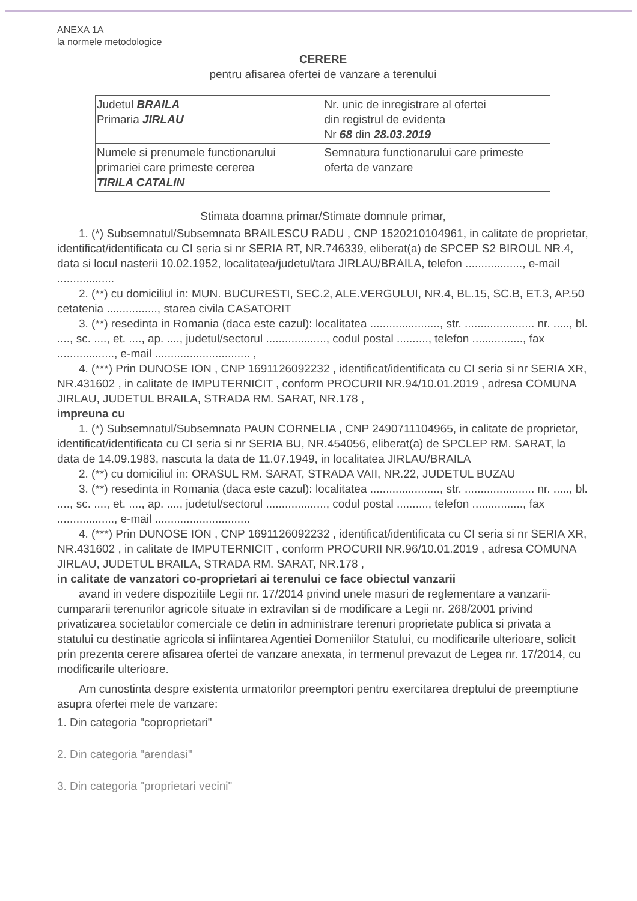ANEXA 1A
la normele metodologice
CERERE
pentru afisarea ofertei de vanzare a terenului
| Judetul BRAILA Primaria JIRLAU | Nr. unic de inregistrare al ofertei din registrul de evidenta Nr 68 din 28.03.2019 |
| Numele si prenumele functionarului primariei care primeste cererea TIRILA CATALIN | Semnatura functionarului care primeste oferta de vanzare |
Stimata doamna primar/Stimate domnule primar,
1. (*) Subsemnatul/Subsemnata BRAILESCU RADU , CNP 1520210104961, in calitate de proprietar, identificat/identificata cu CI seria si nr SERIA RT, NR.746339, eliberat(a) de SPCEP S2 BIROUL NR.4, data si locul nasterii 10.02.1952, localitatea/judetul/tara JIRLAU/BRAILA, telefon .................., e-mail ..................
2. (**) cu domiciliul in: MUN. BUCURESTI, SEC.2, ALE.VERGULUI, NR.4, BL.15, SC.B, ET.3, AP.50
cetatenia ................, starea civila CASATORIT
3. (**) resedinta in Romania (daca este cazul): localitatea ......................, str. ...................... nr. ....., bl. ...., sc. ...., et. ...., ap. ...., judetul/sectorul ..................., codul postal .........., telefon ................, fax .................., e-mail .............................. ,
4. (***) Prin DUNOSE ION , CNP 1691126092232 , identificat/identificata cu CI seria si nr SERIA XR, NR.431602 , in calitate de IMPUTERNICIT , conform PROCURII NR.94/10.01.2019 , adresa COMUNA JIRLAU, JUDETUL BRAILA, STRADA RM. SARAT, NR.178 ,
impreuna cu
1. (*) Subsemnatul/Subsemnata PAUN CORNELIA , CNP 2490711104965, in calitate de proprietar, identificat/identificata cu CI seria si nr SERIA BU, NR.454056, eliberat(a) de SPCLEP RM. SARAT, la data de 14.09.1983, nascuta la data de 11.07.1949, in localitatea JIRLAU/BRAILA
2. (**) cu domiciliul in: ORASUL RM. SARAT, STRADA VAII, NR.22, JUDETUL BUZAU
3. (**) resedinta in Romania (daca este cazul): localitatea ......................, str. ...................... nr. ....., bl. ...., sc. ...., et. ...., ap. ...., judetul/sectorul ..................., codul postal .........., telefon ................, fax .................., e-mail ..............................
4. (***) Prin DUNOSE ION , CNP 1691126092232 , identificat/identificata cu CI seria si nr SERIA XR, NR.431602 , in calitate de IMPUTERNICIT , conform PROCURII NR.96/10.01.2019 , adresa COMUNA JIRLAU, JUDETUL BRAILA, STRADA RM. SARAT, NR.178 ,
in calitate de vanzatori co-proprietari ai terenului ce face obiectul vanzarii
avand in vedere dispozitiile Legii nr. 17/2014 privind unele masuri de reglementare a vanzarii-cumpararii terenurilor agricole situate in extravilan si de modificare a Legii nr. 268/2001 privind privatizarea societatilor comerciale ce detin in administrare terenuri proprietate publica si privata a statului cu destinatie agricola si infiintarea Agentiei Domeniilor Statului, cu modificarile ulterioare, solicit prin prezenta cerere afisarea ofertei de vanzare anexata, in termenul prevazut de Legea nr. 17/2014, cu modificarile ulterioare.
Am cunostinta despre existenta urmatorilor preemptori pentru exercitarea dreptului de preemptiune asupra ofertei mele de vanzare:
1. Din categoria "coproprietari"
2. Din categoria "arendasi"
3. Din categoria "proprietari vecini"